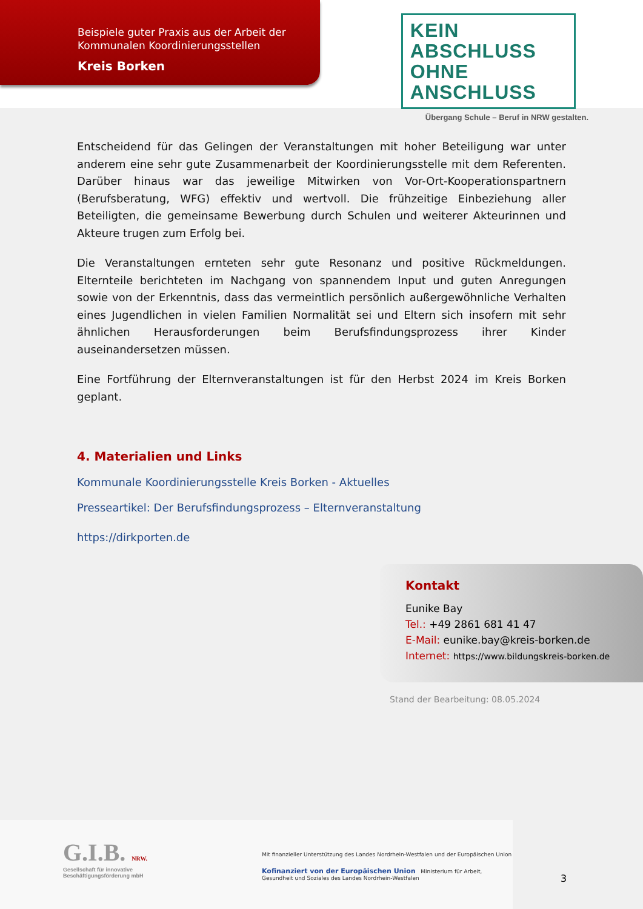Beispiele guter Praxis aus der Arbeit der
Kommunalen Koordinierungsstellen
Kreis Borken
KEIN ABSCHLUSS
OHNE ANSCHLUSS
Übergang Schule – Beruf in NRW gestalten.
Entscheidend für das Gelingen der Veranstaltungen mit hoher Beteiligung war unter anderem eine sehr gute Zusammenarbeit der Koordinierungsstelle mit dem Referenten. Darüber hinaus war das jeweilige Mitwirken von Vor-Ort-Kooperationspartnern (Berufsberatung, WFG) effektiv und wertvoll. Die frühzeitige Einbeziehung aller Beteiligten, die gemeinsame Bewerbung durch Schulen und weiterer Akteurinnen und Akteure trugen zum Erfolg bei.
Die Veranstaltungen ernteten sehr gute Resonanz und positive Rückmeldungen. Elternteile berichteten im Nachgang von spannendem Input und guten Anregungen sowie von der Erkenntnis, dass das vermeintlich persönlich außergewöhnliche Verhalten eines Jugendlichen in vielen Familien Normalität sei und Eltern sich insofern mit sehr ähnlichen Herausforderungen beim Berufsfindungsprozess ihrer Kinder auseinandersetzen müssen.
Eine Fortführung der Elternveranstaltungen ist für den Herbst 2024 im Kreis Borken geplant.
4. Materialien und Links
Kommunale Koordinierungsstelle Kreis Borken - Aktuelles
Presseartikel: Der Berufsfindungsprozess – Elternveranstaltung
https://dirkporten.de
Kontakt
Eunike Bay
Tel.: +49 2861 681 41 47
E-Mail: eunike.bay@kreis-borken.de
Internet: https://www.bildungskreis-borken.de
Stand der Bearbeitung: 08.05.2024
G.I.B. NRW.
Gesellschaft für innovative
Beschäftigungsförderung mbH
Mit finanzieller Unterstützung des Landes Nordrhein-Westfalen und der Europäischen Union
Kofinanziert von der Europäischen Union Ministerium für Arbeit, Gesundheit und Soziales des Landes Nordrhein-Westfalen
3